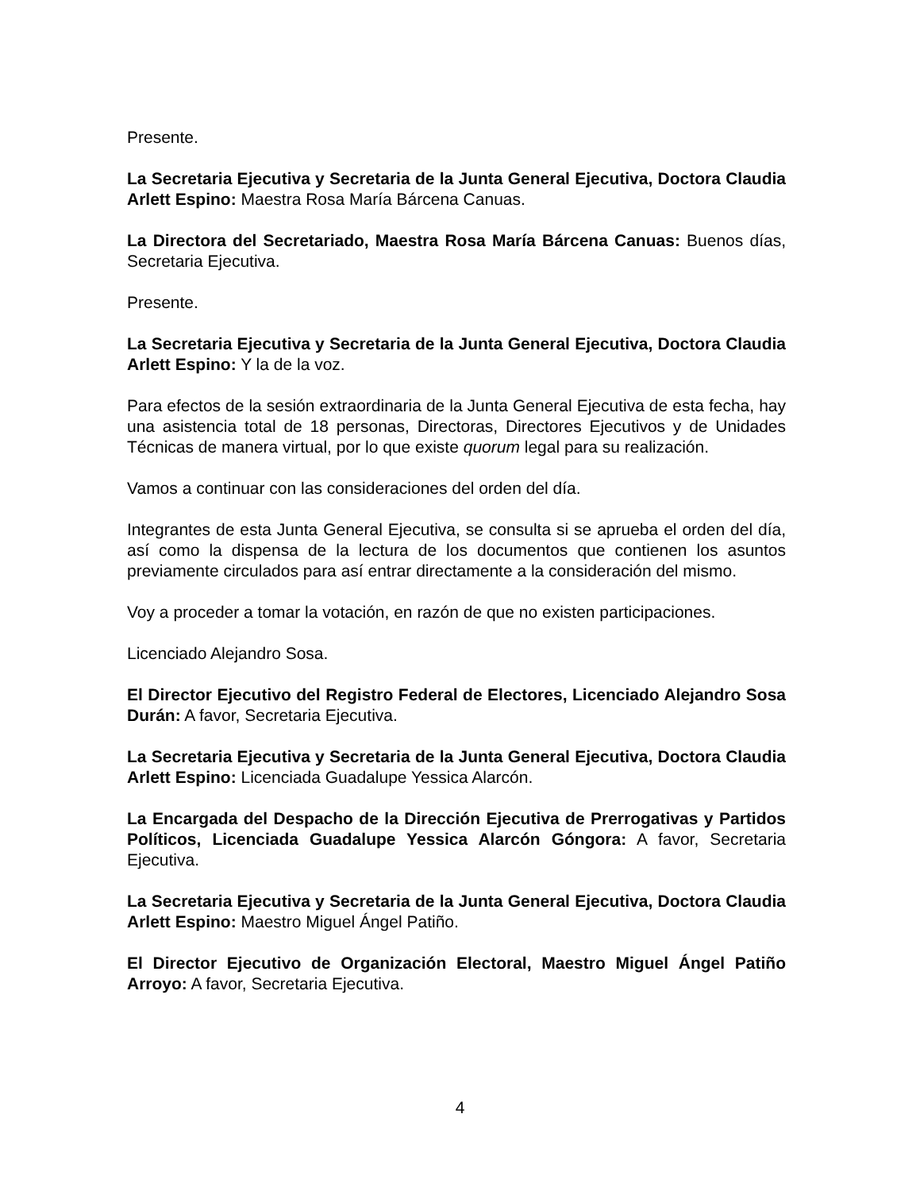Presente.
La Secretaria Ejecutiva y Secretaria de la Junta General Ejecutiva, Doctora Claudia Arlett Espino: Maestra Rosa María Bárcena Canuas.
La Directora del Secretariado, Maestra Rosa María Bárcena Canuas: Buenos días, Secretaria Ejecutiva.
Presente.
La Secretaria Ejecutiva y Secretaria de la Junta General Ejecutiva, Doctora Claudia Arlett Espino: Y la de la voz.
Para efectos de la sesión extraordinaria de la Junta General Ejecutiva de esta fecha, hay una asistencia total de 18 personas, Directoras, Directores Ejecutivos y de Unidades Técnicas de manera virtual, por lo que existe quorum legal para su realización.
Vamos a continuar con las consideraciones del orden del día.
Integrantes de esta Junta General Ejecutiva, se consulta si se aprueba el orden del día, así como la dispensa de la lectura de los documentos que contienen los asuntos previamente circulados para así entrar directamente a la consideración del mismo.
Voy a proceder a tomar la votación, en razón de que no existen participaciones.
Licenciado Alejandro Sosa.
El Director Ejecutivo del Registro Federal de Electores, Licenciado Alejandro Sosa Durán: A favor, Secretaria Ejecutiva.
La Secretaria Ejecutiva y Secretaria de la Junta General Ejecutiva, Doctora Claudia Arlett Espino: Licenciada Guadalupe Yessica Alarcón.
La Encargada del Despacho de la Dirección Ejecutiva de Prerrogativas y Partidos Políticos, Licenciada Guadalupe Yessica Alarcón Góngora: A favor, Secretaria Ejecutiva.
La Secretaria Ejecutiva y Secretaria de la Junta General Ejecutiva, Doctora Claudia Arlett Espino: Maestro Miguel Ángel Patiño.
El Director Ejecutivo de Organización Electoral, Maestro Miguel Ángel Patiño Arroyo: A favor, Secretaria Ejecutiva.
4